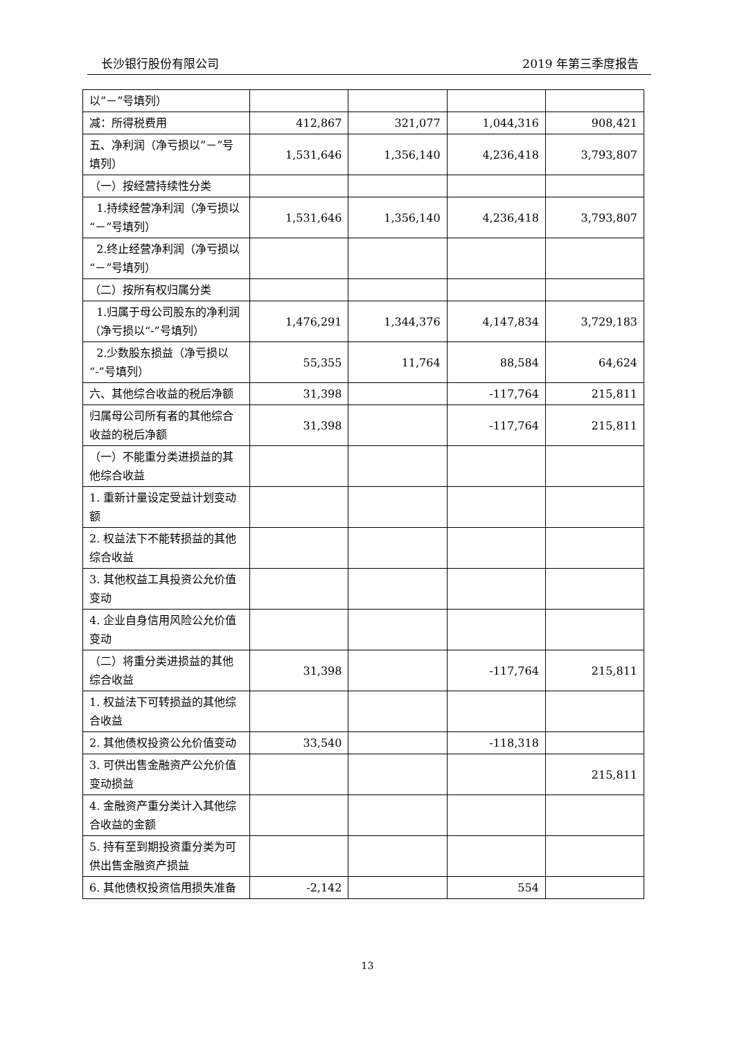长沙银行股份有限公司 2019 年第三季度报告
| 以”－”号填列） | | | | |
| 减：所得税费用 | 412,867 | 321,077 | 1,044,316 | 908,421 |
| 五、净利润（净亏损以”－”号填列） | 1,531,646 | 1,356,140 | 4,236,418 | 3,793,807 |
| （一）按经营持续性分类 | | | | |
| 1.持续经营净利润（净亏损以“－”号填列） | 1,531,646 | 1,356,140 | 4,236,418 | 3,793,807 |
| 2.终止经营净利润（净亏损以“－”号填列） | | | | |
| （二）按所有权归属分类 | | | | |
| 1.归属于母公司股东的净利润（净亏损以“-”号填列） | 1,476,291 | 1,344,376 | 4,147,834 | 3,729,183 |
| 2.少数股东损益（净亏损以“-”号填列） | 55,355 | 11,764 | 88,584 | 64,624 |
| 六、其他综合收益的税后净额 | 31,398 | | -117,764 | 215,811 |
| 归属母公司所有者的其他综合收益的税后净额 | 31,398 | | -117,764 | 215,811 |
| （一）不能重分类进损益的其他综合收益 | | | | |
| 1. 重新计量设定受益计划变动额 | | | | |
| 2. 权益法下不能转损益的其他综合收益 | | | | |
| 3. 其他权益工具投资公允价值变动 | | | | |
| 4. 企业自身信用风险公允价值变动 | | | | |
| （二）将重分类进损益的其他综合收益 | 31,398 | | -117,764 | 215,811 |
| 1. 权益法下可转损益的其他综合收益 | | | | |
| 2. 其他债权投资公允价值变动 | 33,540 | | -118,318 | |
| 3. 可供出售金融资产公允价值变动损益 | | | | 215,811 |
| 4. 金融资产重分类计入其他综合收益的金额 | | | | |
| 5. 持有至到期投资重分类为可供出售金融资产损益 | | | | |
| 6. 其他债权投资信用损失准备 | -2,142 | | 554 | |
13